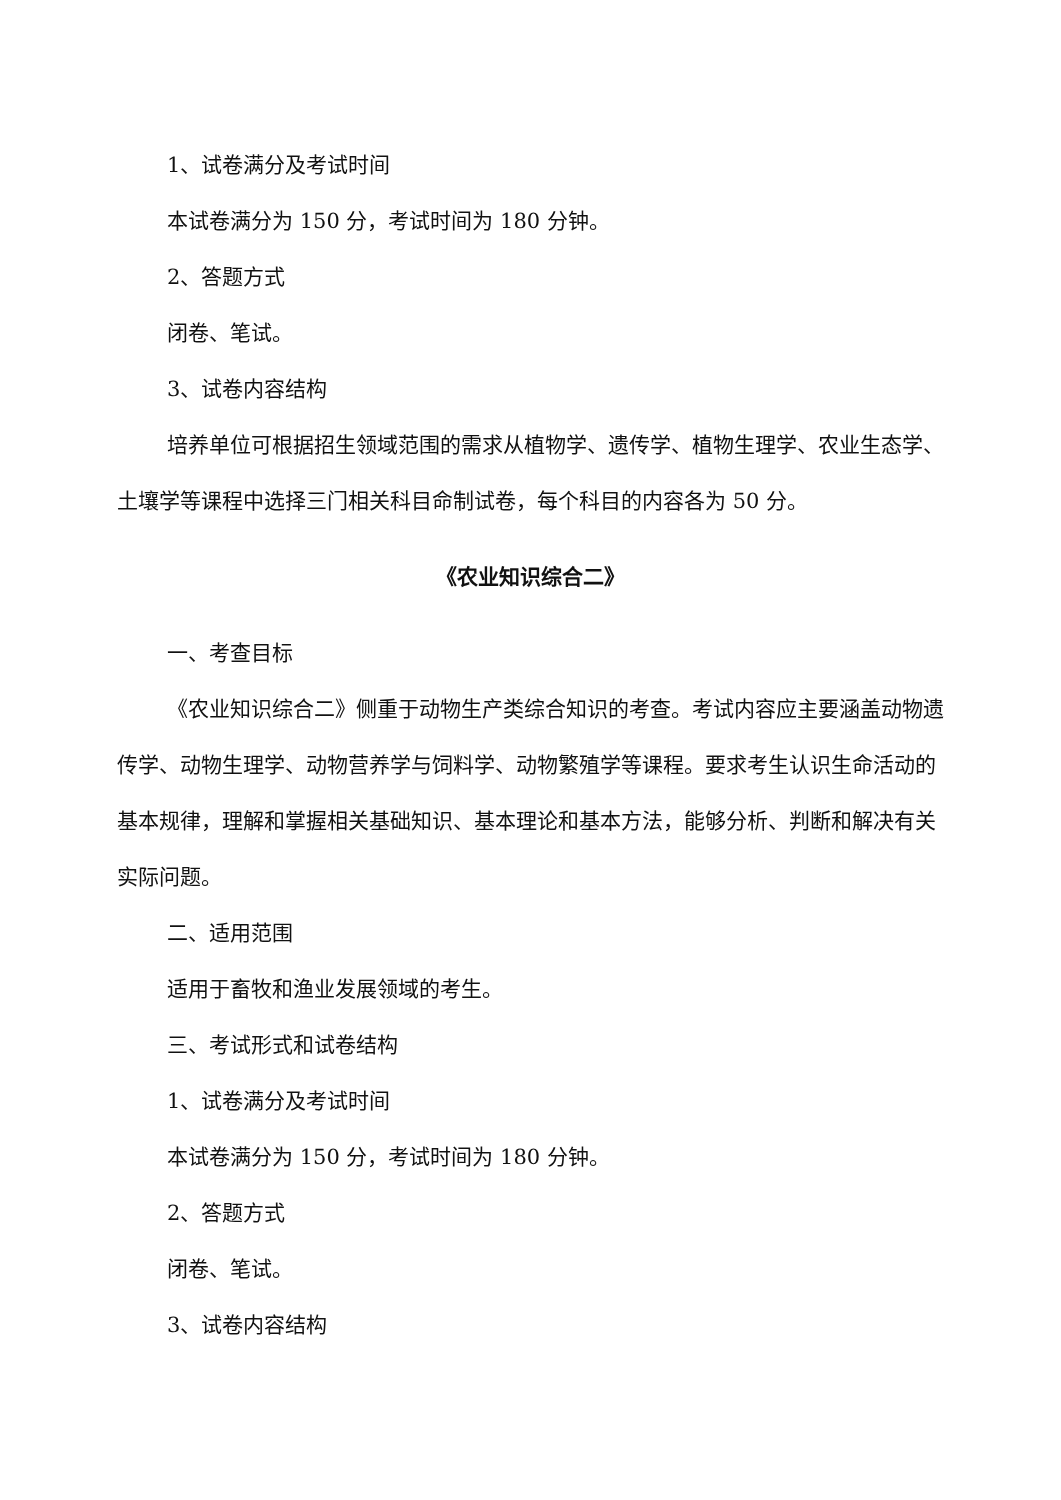1、试卷满分及考试时间
本试卷满分为 150 分，考试时间为 180 分钟。
2、答题方式
闭卷、笔试。
3、试卷内容结构
培养单位可根据招生领域范围的需求从植物学、遗传学、植物生理学、农业生态学、土壤学等课程中选择三门相关科目命制试卷，每个科目的内容各为 50 分。
《农业知识综合二》
一、考查目标
《农业知识综合二》侧重于动物生产类综合知识的考查。考试内容应主要涵盖动物遗传学、动物生理学、动物营养学与饲料学、动物繁殖学等课程。要求考生认识生命活动的基本规律，理解和掌握相关基础知识、基本理论和基本方法，能够分析、判断和解决有关实际问题。
二、适用范围
适用于畜牧和渔业发展领域的考生。
三、考试形式和试卷结构
1、试卷满分及考试时间
本试卷满分为 150 分，考试时间为 180 分钟。
2、答题方式
闭卷、笔试。
3、试卷内容结构